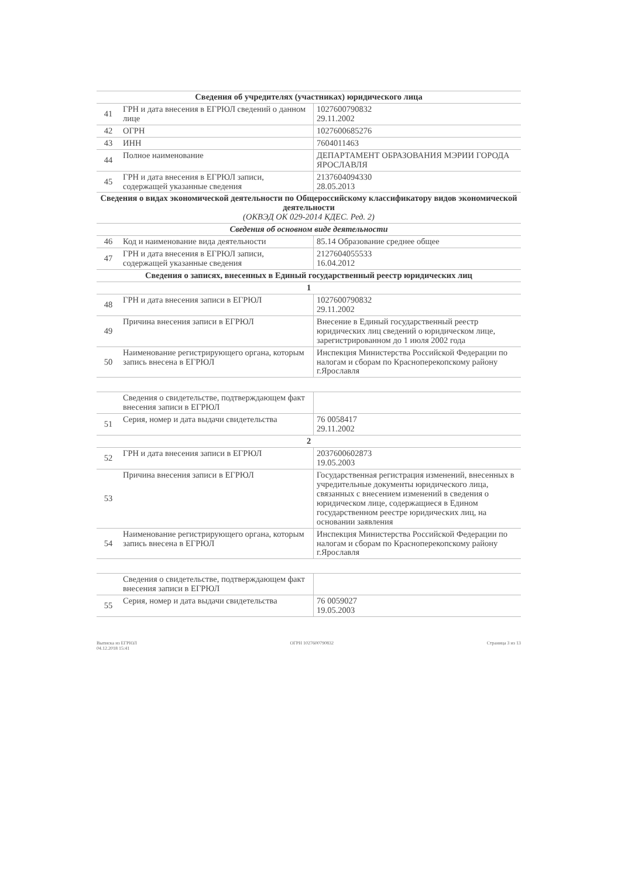| Сведения об учредителях (участниках) юридического лица | | |
| --- | --- | --- |
| 41 | ГРН и дата внесения в ЕГРЮЛ сведений о данном лице | 1027600790832 29.11.2002 |
| 42 | ОГРН | 1027600685276 |
| 43 | ИНН | 7604011463 |
| 44 | Полное наименование | ДЕПАРТАМЕНТ ОБРАЗОВАНИЯ МЭРИИ ГОРОДА ЯРОСЛАВЛЯ |
| 45 | ГРН и дата внесения в ЕГРЮЛ записи, содержащей указанные сведения | 2137604094330 28.05.2013 |
| Сведения о видах экономической деятельности по Общероссийскому классификатору видов экономической деятельности (ОКВЭД ОК 029-2014 КДЕС. Ред. 2) | | |
| Сведения об основном виде деятельности | | |
| 46 | Код и наименование вида деятельности | 85.14 Образование среднее общее |
| 47 | ГРН и дата внесения в ЕГРЮЛ записи, содержащей указанные сведения | 2127604055533 16.04.2012 |
| Сведения о записях, внесенных в Единый государственный реестр юридических лиц | | |
| 1 | | |
| 48 | ГРН и дата внесения записи в ЕГРЮЛ | 1027600790832 29.11.2002 |
| 49 | Причина внесения записи в ЕГРЮЛ | Внесение в Единый государственный реестр юридических лиц сведений о юридическом лице, зарегистрированном до 1 июля 2002 года |
| 50 | Наименование регистрирующего органа, которым запись внесена в ЕГРЮЛ | Инспекция Министерства Российской Федерации по налогам и сборам по Красноперекопскому району г.Ярославля |
| | Сведения о свидетельстве, подтверждающем факт внесения записи в ЕГРЮЛ | |
| 51 | Серия, номер и дата выдачи свидетельства | 76 0058417 29.11.2002 |
| 2 | | |
| 52 | ГРН и дата внесения записи в ЕГРЮЛ | 2037600602873 19.05.2003 |
| 53 | Причина внесения записи в ЕГРЮЛ | Государственная регистрация изменений, внесенных в учредительные документы юридического лица, связанных с внесением изменений в сведения о юридическом лице, содержащиеся в Едином государственном реестре юридических лиц, на основании заявления |
| 54 | Наименование регистрирующего органа, которым запись внесена в ЕГРЮЛ | Инспекция Министерства Российской Федерации по налогам и сборам по Красноперекопскому району г.Ярославля |
| | Сведения о свидетельстве, подтверждающем факт внесения записи в ЕГРЮЛ | |
| 55 | Серия, номер и дата выдачи свидетельства | 76 0059027 19.05.2003 |
Выписка из ЕГРЮЛ
04.12.2018 15:41
ОГРН 1027600790832 Страница 3 из 13